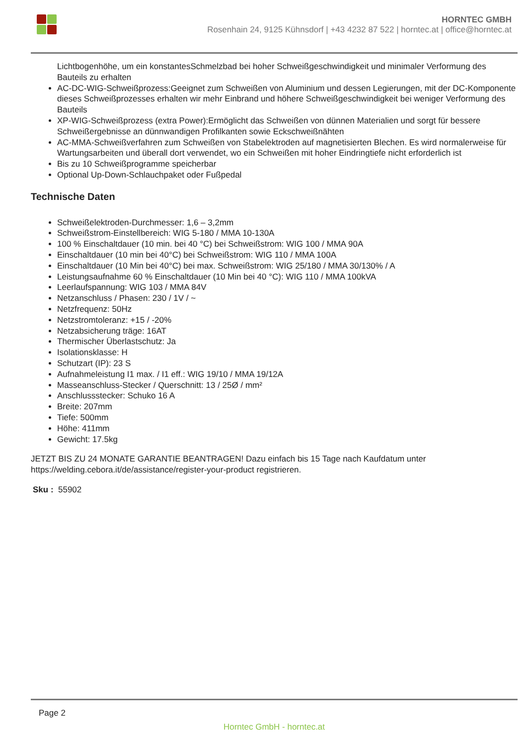HORNTEC GMBH
Rosenhain 24, 9125 Kühnsdorf | +43 4232 87 522 | horntec.at | office@horntec.at
Lichtbogenhöhe, um ein konstantesSchmelzbad bei hoher Schweißgeschwindigkeit und minimaler Verformung des Bauteils zu erhalten
AC-DC-WIG-Schweißprozess:Geeignet zum Schweißen von Aluminium und dessen Legierungen, mit der DC-Komponente dieses Schweißprozesses erhalten wir mehr Einbrand und höhere Schweißgeschwindigkeit bei weniger Verformung des Bauteils
XP-WIG-Schweißprozess (extra Power):Ermöglicht das Schweißen von dünnen Materialien und sorgt für bessere Schweißergebnisse an dünnwandigen Profilkanten sowie Eckschweißnähten
AC-MMA-Schweißverfahren zum Schweißen von Stabelektroden auf magnetisierten Blechen. Es wird normalerweise für Wartungsarbeiten und überall dort verwendet, wo ein Schweißen mit hoher Eindringtiefe nicht erforderlich ist
Bis zu 10 Schweißprogramme speicherbar
Optional Up-Down-Schlauchpaket oder Fußpedal
Technische Daten
Schweißelektroden-Durchmesser: 1,6 – 3,2mm
Schweißstrom-Einstellbereich: WIG 5-180 / MMA 10-130A
100 % Einschaltdauer (10 min. bei 40 °C) bei Schweißstrom: WIG 100 / MMA 90A
Einschaltdauer (10 min bei 40°C) bei Schweißstrom: WIG 110 / MMA 100A
Einschaltdauer (10 Min bei 40°C) bei max. Schweißstrom: WIG 25/180 / MMA 30/130% / A
Leistungsaufnahme 60 % Einschaltdauer (10 Min bei 40 °C): WIG 110 / MMA 100kVA
Leerlaufspannung: WIG 103 / MMA 84V
Netzanschluss / Phasen: 230 / 1V / ~
Netzfrequenz: 50Hz
Netzstromtoleranz: +15 / -20%
Netzabsicherung träge: 16AT
Thermischer Überlastschutz: Ja
Isolationsklasse: H
Schutzart (IP): 23 S
Aufnahmeleistung I1 max. / I1 eff.: WIG 19/10 / MMA 19/12A
Masseanschluss-Stecker / Querschnitt: 13 / 25Ø / mm²
Anschlussstecker: Schuko 16 A
Breite: 207mm
Tiefe: 500mm
Höhe: 411mm
Gewicht: 17.5kg
JETZT BIS ZU 24 MONATE GARANTIE BEANTRAGEN! Dazu einfach bis 15 Tage nach Kaufdatum unter https://welding.cebora.it/de/assistance/register-your-product registrieren.
Sku : 55902
Page 2
Horntec GmbH - horntec.at